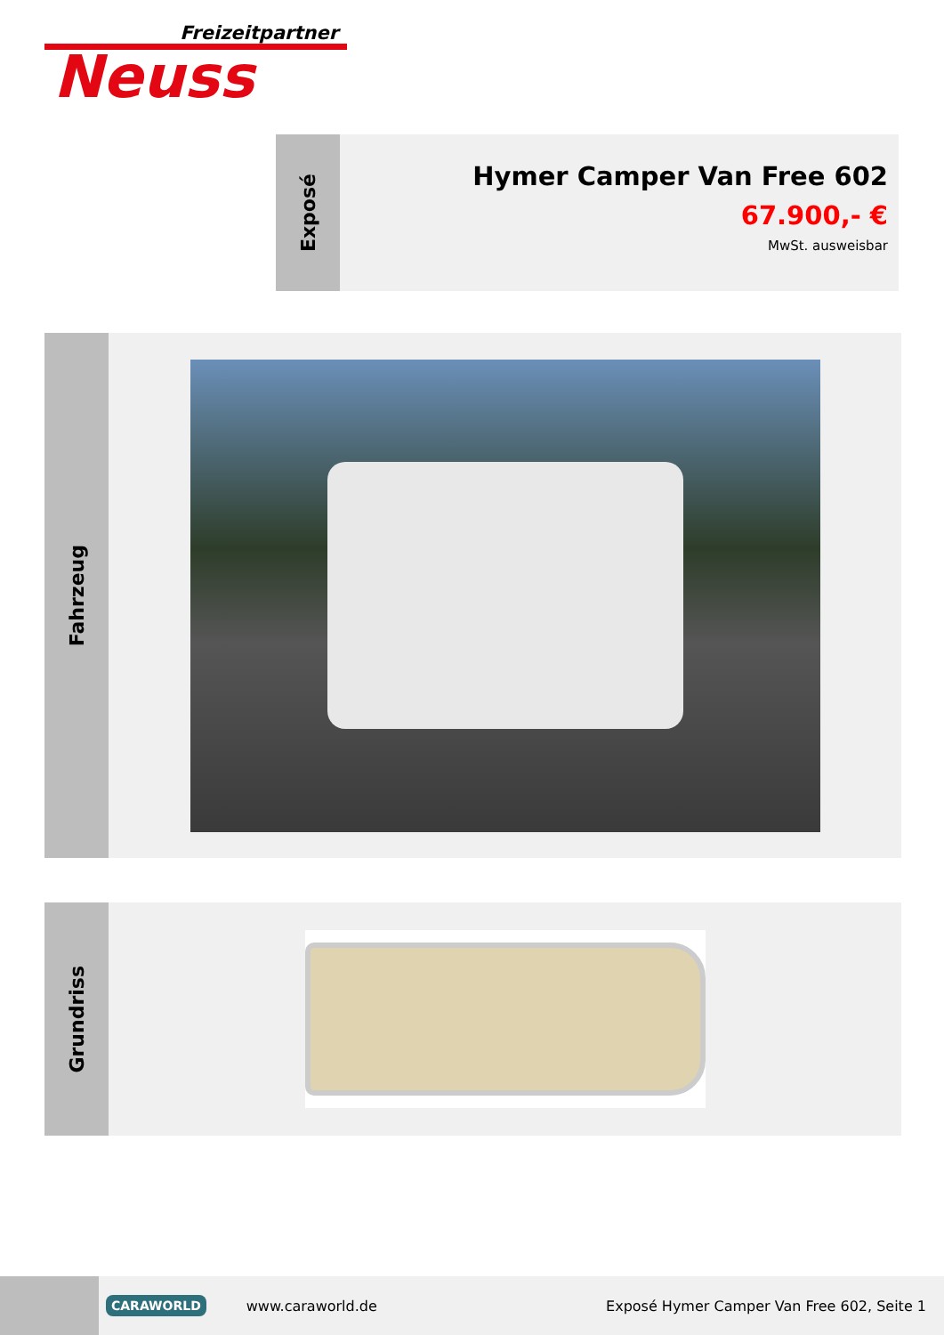Freizeitpartner
Neuss
Exposé
Hymer Camper Van Free 602
67.900,- €
MwSt. ausweisbar
Fahrzeug
Grundriss
CARAWORLD
www.caraworld.de
Exposé Hymer Camper Van Free 602, Seite 1